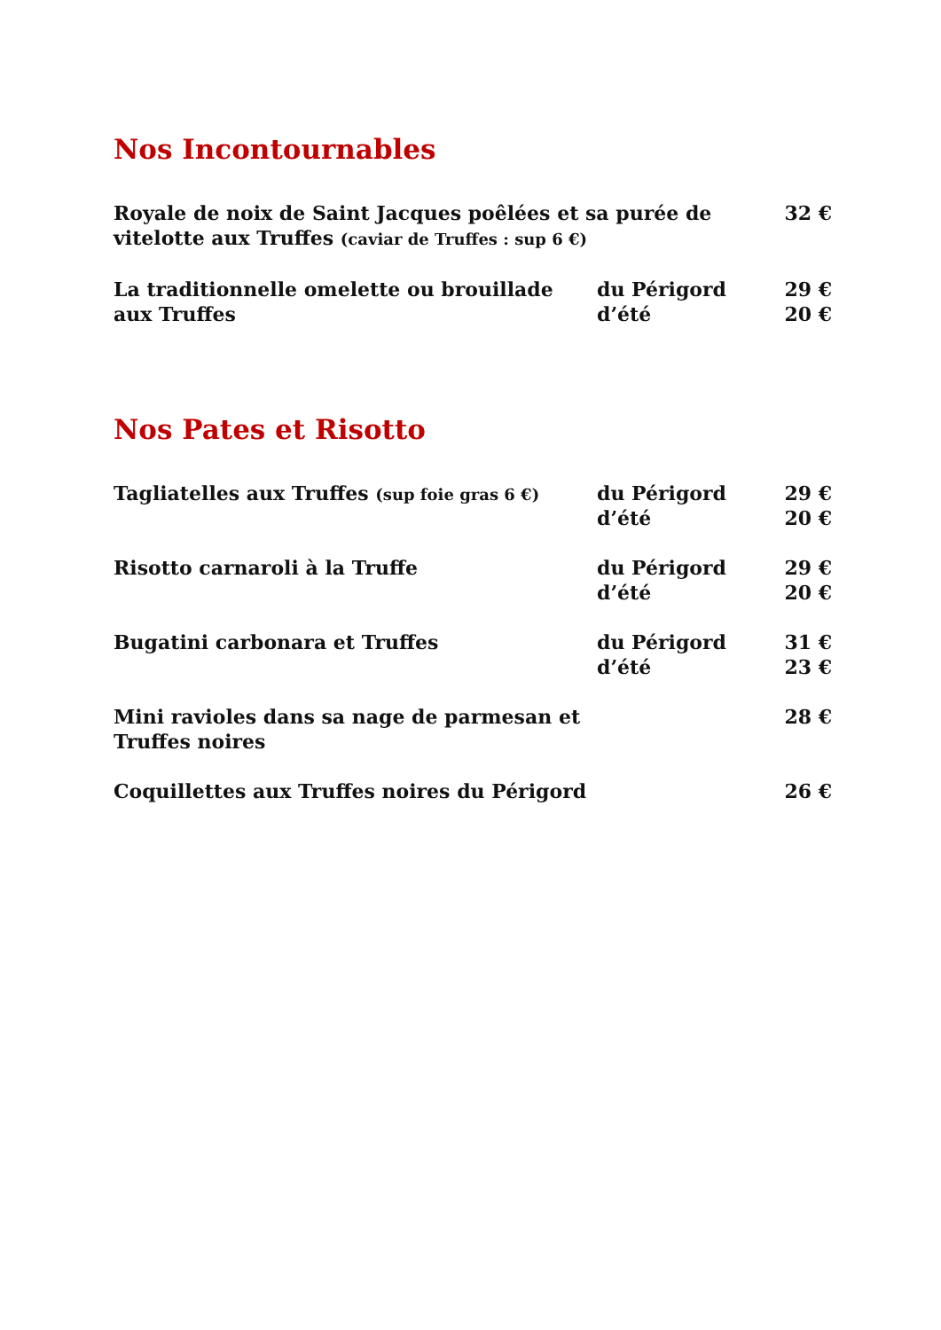Nos Incontournables
| Royale de noix de Saint Jacques poêlées et sa purée de vitelotte aux Truffes (caviar de Truffes : sup 6 €) | | 32 € |
| La traditionnelle omelette ou brouillade aux Truffes | du Périgord d’été | 29 € 20 € |
Nos Pates et Risotto
| Tagliatelles aux Truffes (sup foie gras 6 €) | du Périgord d’été | 29 € 20 € |
| Risotto carnaroli à la Truffe | du Périgord d’été | 29 € 20 € |
| Bugatini carbonara et Truffes | du Périgord d’été | 31 € 23 € |
| Mini ravioles dans sa nage de parmesan et Truffes noires | | 28 € |
| Coquillettes aux Truffes noires du Périgord | | 26 € |